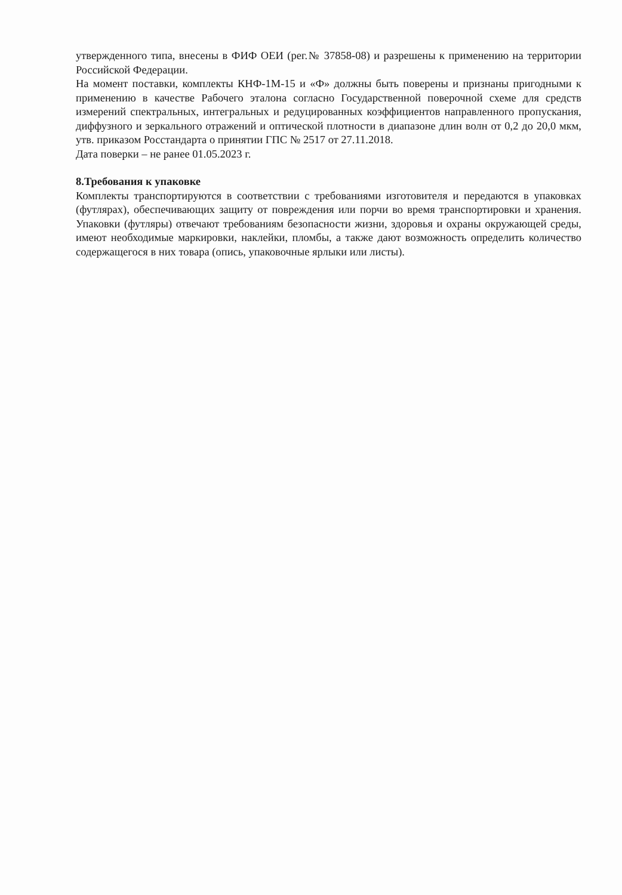утвержденного типа, внесены в ФИФ ОЕИ (рег.№ 37858-08) и разрешены к применению на территории Российской Федерации.
На момент поставки, комплекты КНФ-1М-15 и «Ф» должны быть поверены и признаны пригодными к применению в качестве Рабочего эталона согласно Государственной поверочной схеме для средств измерений спектральных, интегральных и редуцированных коэффициентов направленного пропускания, диффузного и зеркального отражений и оптической плотности в диапазоне длин волн от 0,2 до 20,0 мкм, утв. приказом Росстандарта о принятии ГПС № 2517 от 27.11.2018.
Дата поверки – не ранее 01.05.2023 г.
8.Требования к упаковке
Комплекты транспортируются в соответствии с требованиями изготовителя и передаются в упаковках (футлярах), обеспечивающих защиту от повреждения или порчи во время транспортировки и хранения. Упаковки (футляры) отвечают требованиям безопасности жизни, здоровья и охраны окружающей среды, имеют необходимые маркировки, наклейки, пломбы, а также дают возможность определить количество содержащегося в них товара (опись, упаковочные ярлыки или листы).